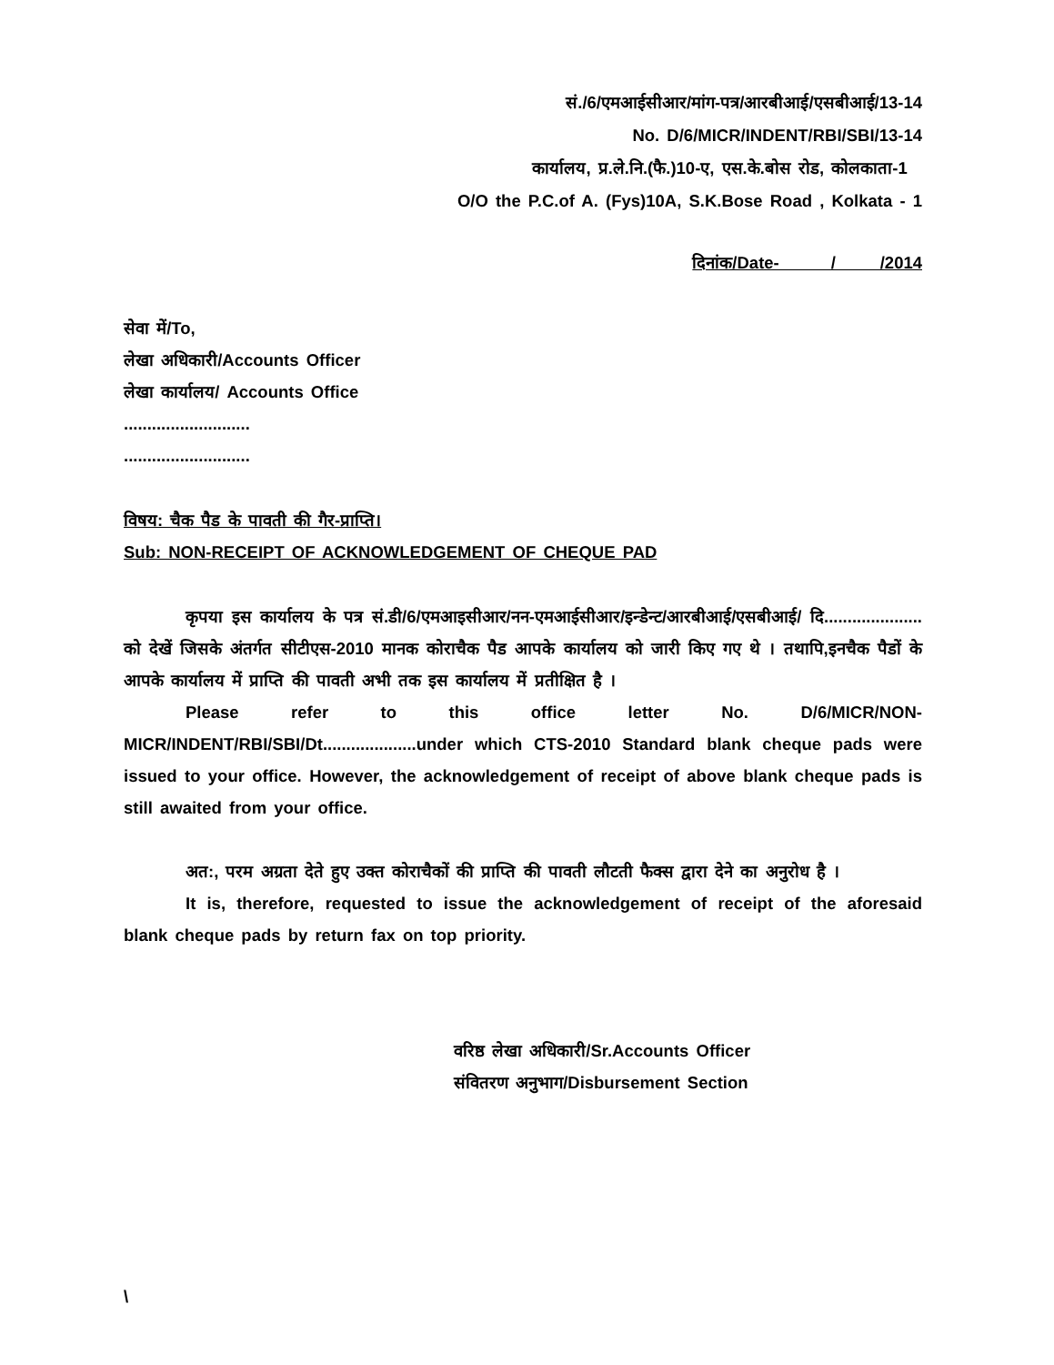सं./6/एमआईसीआर/मांग-पत्र/आरबीआई/एसबीआई/13-14
No. D/6/MICR/INDENT/RBI/SBI/13-14
कार्यालय, प्र.ले.नि.(फै.)10-ए, एस.के.बोस रोड, कोलकाता-1
O/O the P.C.of A. (Fys)10A, S.K.Bose Road , Kolkata - 1
दिनांक/Date- / /2014
सेवा में/To,
लेखा अधिकारी/Accounts Officer
लेखा कार्यालय/ Accounts Office
...........................
...........................
विषय: चैक पैड के पावती की गैर-प्राप्ति।
Sub: NON-RECEIPT OF ACKNOWLEDGEMENT OF CHEQUE PAD
कृपया इस कार्यालय के पत्र सं.डी/6/एमआइसीआर/नन-एमआईसीआर/इन्डेन्ट/आरबीआई/एसबीआई/ दि..................... को देखें जिसके अंतर्गत सीटीएस-2010 मानक कोराचैक पैड आपके कार्यालय को जारी किए गए थे । तथापि,इनचैक पैडों के आपके कार्यालय में प्राप्ति की पावती अभी तक इस कार्यालय में प्रतीक्षित है ।
Please refer to this office letter No. D/6/MICR/NON-MICR/INDENT/RBI/SBI/Dt....................under which CTS-2010 Standard blank cheque pads were issued to your office. However, the acknowledgement of receipt of above blank cheque pads is still awaited from your office.
अत:, परम अग्रता देते हुए उक्त कोराचैकों की प्राप्ति की पावती लौटती फैक्स द्वारा देने का अनुरोध है ।
It is, therefore, requested to issue the acknowledgement of receipt of the aforesaid blank cheque pads by return fax on top priority.
वरिष्ठ लेखा अधिकारी/Sr.Accounts Officer
संवितरण अनुभाग/Disbursement Section
\